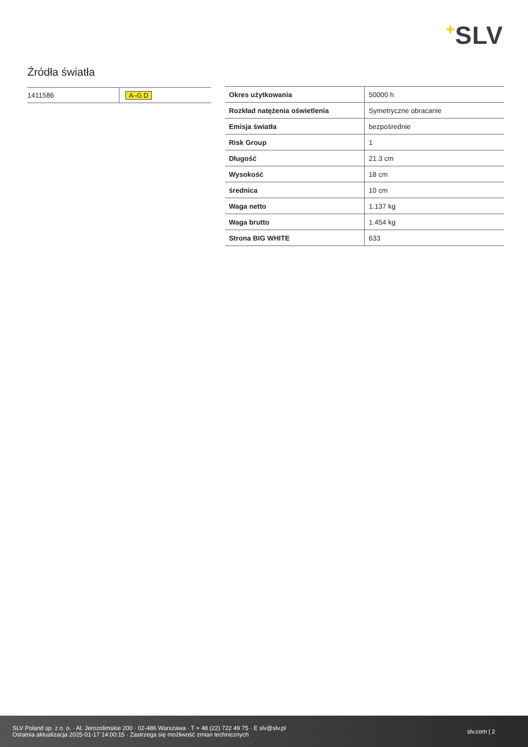+SLV
Źródła światła
| 1411586 | A–G D |
| Okres użytkowania | 50000 h |
| Rozkład natężenia oświetlenia | Symetryczne obracanie |
| Emisja światła | bezpośrednie |
| Risk Group | 1 |
| Długość | 21.3 cm |
| Wysokość | 18 cm |
| średnica | 10 cm |
| Waga netto | 1.137 kg |
| Waga brutto | 1.454 kg |
| Strona BIG WHITE | 633 |
SLV Poland sp. z o. o. · Al. Jerozolimskie 200 · 02-486 Warszawa · T + 48 (22) 722 49 75 · E slv@slv.pl
Ostatnia aktualizacja 2025-01-17 14:00:15 · Zastrzega się możliwość zmian technicznych
slv.com | 2